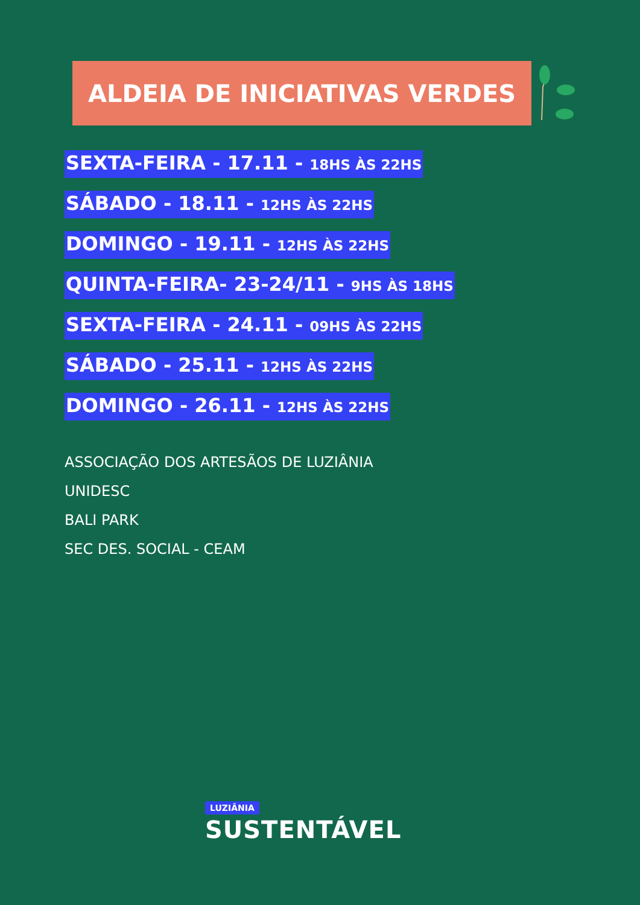ALDEIA DE INICIATIVAS VERDES
SEXTA-FEIRA - 17.11 - 18HS ÀS 22HS
SÁBADO - 18.11 - 12HS ÀS 22HS
DOMINGO - 19.11 - 12HS ÀS 22HS
QUINTA-FEIRA- 23-24/11 - 9HS ÀS 18HS
SEXTA-FEIRA - 24.11 - 09HS ÀS 22HS
SÁBADO - 25.11 - 12HS ÀS 22HS
DOMINGO - 26.11 - 12HS ÀS 22HS
ASSOCIAÇÃO DOS ARTESÃOS DE LUZIÂNIA
UNIDESC
BALI PARK
SEC DES. SOCIAL - CEAM
LUZIÂNIA
SUSTENTÁVEL